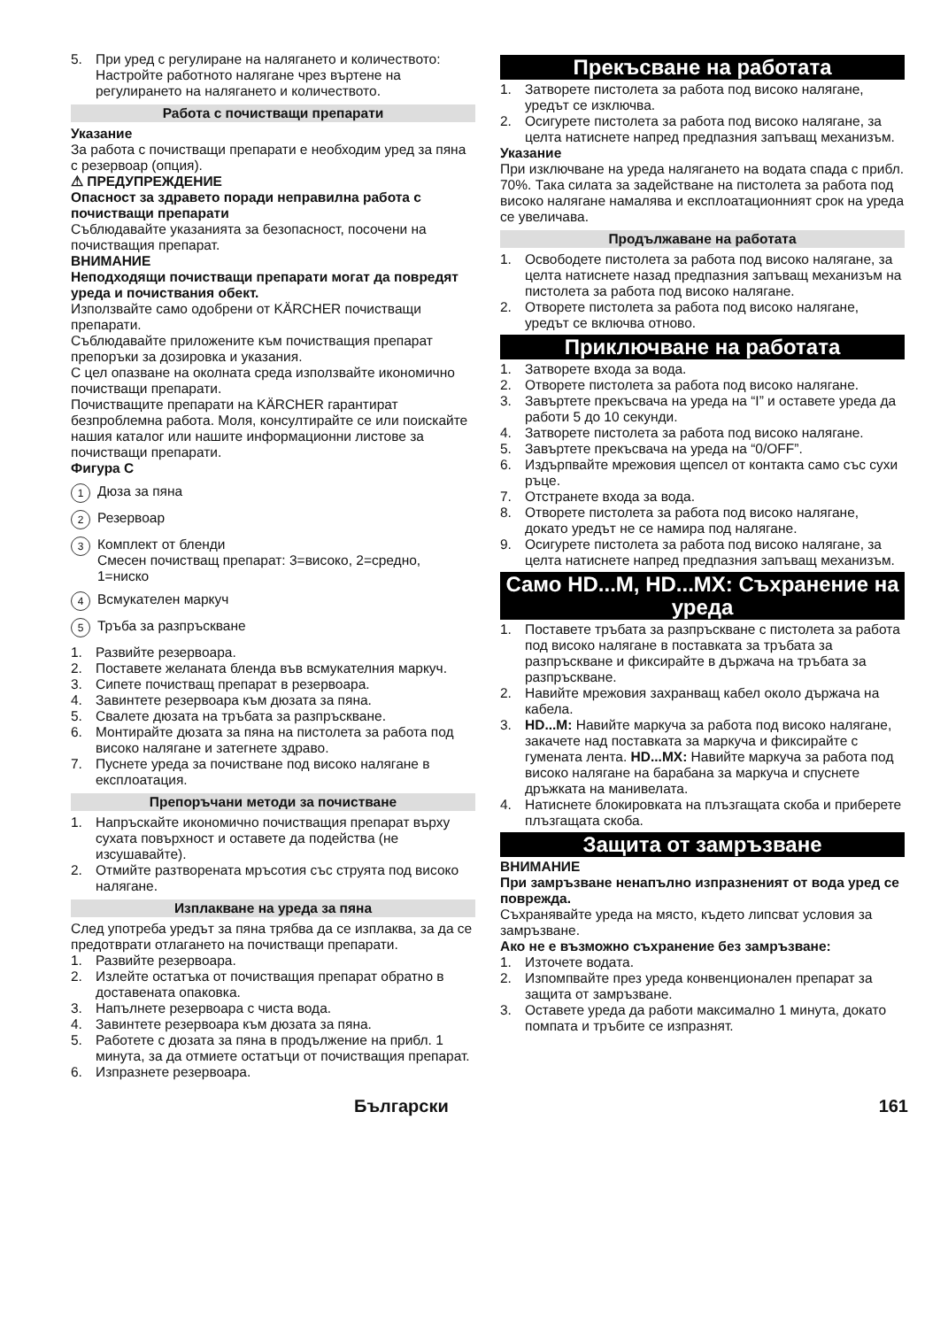5. При уред с регулиране на налягането и количеството: Настройте работното налягане чрез въртене на регулирането на налягането и количеството.
Работа с почистващи препарати
Указание
За работа с почистващи препарати е необходим уред за пяна с резервоар (опция).
⚠ ПРЕДУПРЕЖДЕНИЕ
Опасност за здравето поради неправилна работа с почистващи препарати
Съблюдавайте указанията за безопасност, посочени на почистващия препарат.
ВНИМАНИЕ
Неподходящи почистващи препарати могат да повредят уреда и почиствания обект.
Използвайте само одобрени от KÄRCHER почистващи препарати.
Съблюдавайте приложените към почистващия препарат препоръки за дозировка и указания.
С цел опазване на околната среда използвайте икономично почистващи препарати.
Почистващите препарати на KÄRCHER гарантират безпроблемна работа. Моля, консултирайте се или поискайте нашия каталог или нашите информационни листове за почистващи препарати.
Фигура C
1 Дюза за пяна
2 Резервоар
3 Комплект от бленди
Смесен почистващ препарат: 3=високо, 2=средно, 1=ниско
4 Всмукателен маркуч
5 Тръба за разпръскване
1. Развийте резервоара.
2. Поставете желаната бленда във всмукателния маркуч.
3. Сипете почистващ препарат в резервоара.
4. Завинтете резервоара към дюзата за пяна.
5. Свалете дюзата на тръбата за разпръскване.
6. Монтирайте дюзата за пяна на пистолета за работа под високо налягане и затегнете здраво.
7. Пуснете уреда за почистване под високо налягане в експлоатация.
Препоръчани методи за почистване
1. Напръскайте икономично почистващия препарат върху сухата повърхност и оставете да подейства (не изсушавайте).
2. Отмийте разтворената мръсотия със струята под високо налягане.
Изплакване на уреда за пяна
След употреба уредът за пяна трябва да се изплаква, за да се предотврати отлагането на почистващи препарати.
1. Развийте резервоара.
2. Излейте остатъка от почистващия препарат обратно в доставената опаковка.
3. Напълнете резервоара с чиста вода.
4. Завинтете резервоара към дюзата за пяна.
5. Работете с дюзата за пяна в продължение на прибл. 1 минута, за да отмиете остатъци от почистващия препарат.
6. Изпразнете резервоара.
Прекъсване на работата
1. Затворете пистолета за работа под високо налягане, уредът се изключва.
2. Осигурете пистолета за работа под високо налягане, за целта натиснете напред предпазния запъващ механизъм.
Указание
При изключване на уреда налягането на водата спада с прибл. 70%. Така силата за задействане на пистолета за работа под високо налягане намалява и експлоатационният срок на уреда се увеличава.
Продължаване на работата
1. Освободете пистолета за работа под високо налягане, за целта натиснете назад предпазния запъващ механизъм на пистолета за работа под високо налягане.
2. Отворете пистолета за работа под високо налягане, уредът се включва отново.
Приключване на работата
1. Затворете входа за вода.
2. Отворете пистолета за работа под високо налягане.
3. Завъртете прекъсвача на уреда на “I” и оставете уреда да работи 5 до 10 секунди.
4. Затворете пистолета за работа под високо налягане.
5. Завъртете прекъсвача на уреда на “0/OFF”.
6. Издърпвайте мрежовия щепсел от контакта само със сухи ръце.
7. Отстранете входа за вода.
8. Отворете пистолета за работа под високо налягане, докато уредът не се намира под налягане.
9. Осигурете пистолета за работа под високо налягане, за целта натиснете напред предпазния запъващ механизъм.
Само HD...M, HD...MX: Съхранение на уреда
1. Поставете тръбата за разпръскване с пистолета за работа под високо налягане в поставката за тръбата за разпръскване и фиксирайте в държача на тръбата за разпръскване.
2. Навийте мрежовия захранващ кабел около държача на кабела.
3. HD...M: Навийте маркуча за работа под високо налягане, закачете над поставката за маркуча и фиксирайте с гумената лента. HD...MX: Навийте маркуча за работа под високо налягане на барабана за маркуча и спуснете дръжката на манивелата.
4. Натиснете блокировката на плъзгащата скоба и приберете плъзгащата скоба.
Защита от замръзване
ВНИМАНИЕ
При замръзване ненапълно изпразненият от вода уред се поврежда.
Съхранявайте уреда на място, където липсват условия за замръзване.
Ако не е възможно съхранение без замръзване:
1. Източете водата.
2. Изпомпвайте през уреда конвенционален препарат за защита от замръзване.
3. Оставете уреда да работи максимално 1 минута, докато помпата и тръбите се изпразнят.
Български 161